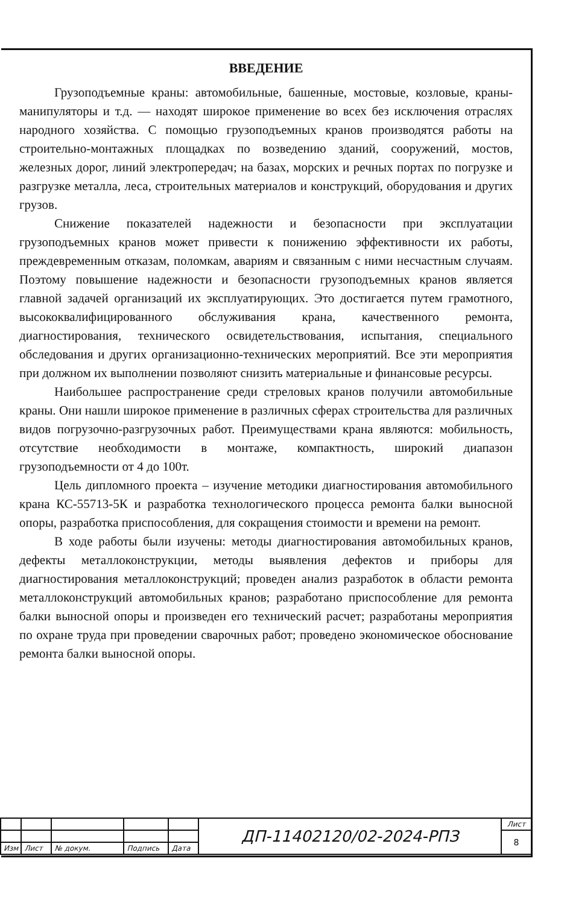ВВЕДЕНИЕ
Грузоподъемные краны: автомобильные, башенные, мостовые, козловые, краны-манипуляторы и т.д. — находят широкое применение во всех без исключения отраслях народного хозяйства. С помощью грузоподъемных кранов производятся работы на строительно-монтажных площадках по возведению зданий, сооружений, мостов, железных дорог, линий электропередач; на базах, морских и речных портах по погрузке и разгрузке металла, леса, строительных материалов и конструкций, оборудования и других грузов.
Снижение показателей надежности и безопасности при эксплуатации грузоподъемных кранов может привести к понижению эффективности их работы, преждевременным отказам, поломкам, авариям и связанным с ними несчастным случаям. Поэтому повышение надежности и безопасности грузоподъемных кранов является главной задачей организаций их эксплуатирующих. Это достигается путем грамотного, высококвалифицированного обслуживания крана, качественного ремонта, диагностирования, технического освидетельствования, испытания, специального обследования и других организационно-технических мероприятий. Все эти мероприятия при должном их выполнении позволяют снизить материальные и финансовые ресурсы.
Наибольшее распространение среди стреловых кранов получили автомобильные краны. Они нашли широкое применение в различных сферах строительства для различных видов погрузочно-разгрузочных работ. Преимуществами крана являются: мобильность, отсутствие необходимости в монтаже, компактность, широкий диапазон грузоподъемности от 4 до 100т.
Цель дипломного проекта – изучение методики диагностирования автомобильного крана КС-55713-5К и разработка технологического процесса ремонта балки выносной опоры, разработка приспособления, для сокращения стоимости и времени на ремонт.
В ходе работы были изучены: методы диагностирования автомобильных кранов, дефекты металлоконструкции, методы выявления дефектов и приборы для диагностирования металлоконструкций; проведен анализ разработок в области ремонта металлоконструкций автомобильных кранов; разработано приспособление для ремонта балки выносной опоры и произведен его технический расчет; разработаны мероприятия по охране труда при проведении сварочных работ; проведено экономическое обоснование ремонта балки выносной опоры.
| | | | | | ДП-11402120/02-2024-РПЗ | Лист |
| | | | | | | 8 |
| Изм | Лист | № докум. | Подпись | Дата | | |